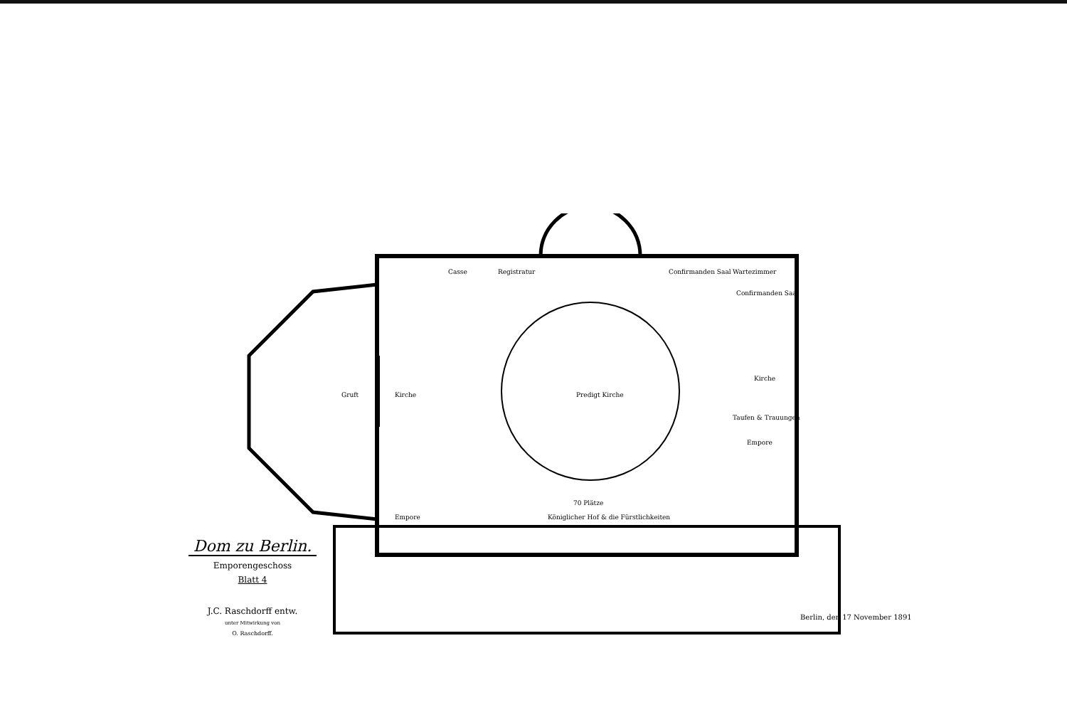Predigt Kirche
Gruft
Kirche
Casse
Registratur
Confirmanden Saal
Wartezimmer
Confirmanden Saal
Kirche
Taufen & Trauungen
Empore
Empore
Königlicher Hof & die Fürstlichkeiten
70 Plätze
Dom zu Berlin.
Emporengeschoss
Blatt 4
J.C. Raschdorff entw.
unter Mitwirkung von
O. Raschdorff.
Berlin, den 17 November 1891